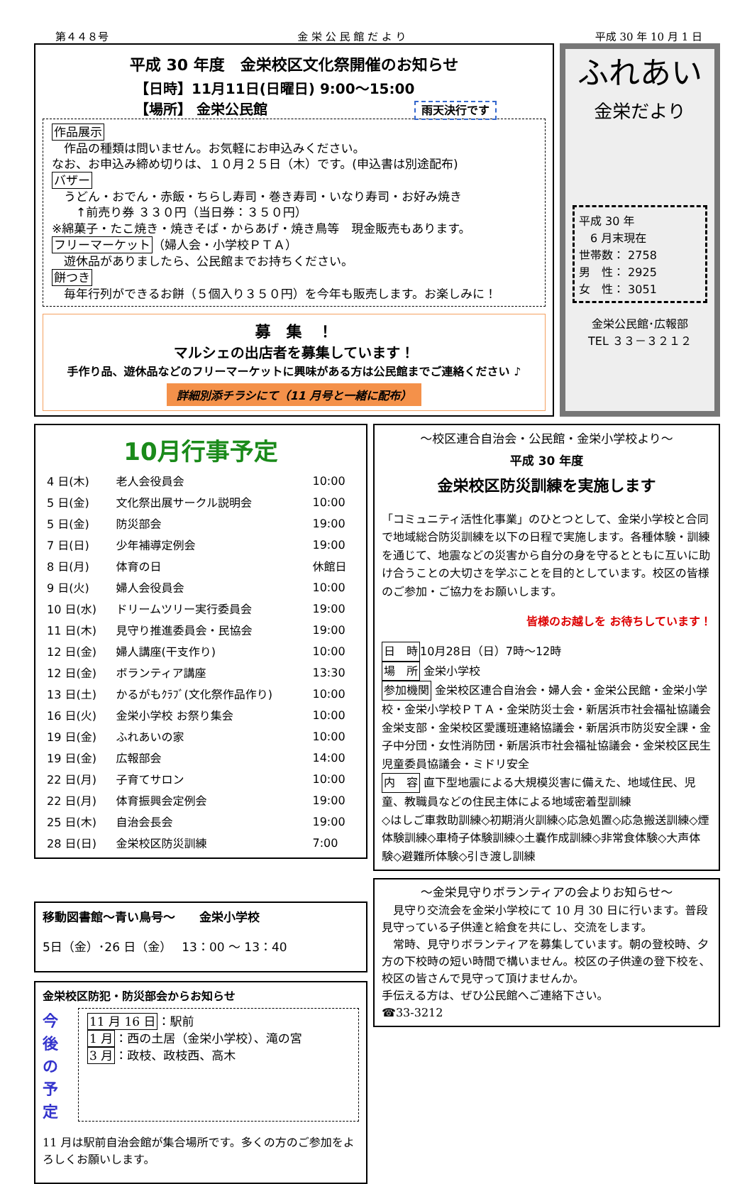第４４８号 金 栄 公 民 館 だ よ り 平成 30 年 10 月 1 日
平成 30 年度　金栄校区文化祭開催のお知らせ
【日時】11月11日(日曜日) 9:00～15:00
【場所】 金栄公民館 雨天決行です
作品展示
　作品の種類は問いません。お気軽にお申込みください。
なお、お申込み締め切りは、１０月２５日（木）です。(申込書は別途配布)
バザー
　うどん・おでん・赤飯・ちらし寿司・巻き寿司・いなり寿司・お好み焼き
　　↑前売り券 ３３０円（当日券：３５０円）
※綿菓子・たこ焼き・焼きそば・からあげ・焼き鳥等　現金販売もあります。
フリーマーケット（婦人会・小学校ＰＴＡ）
　遊休品がありましたら、公民館までお持ちください。
餅つき
　毎年行列ができるお餅（５個入り３５０円）を今年も販売します。お楽しみに！
募　集　！
マルシェの出店者を募集しています！
手作り品、遊休品などのフリーマーケットに興味がある方は公民館までご連絡ください ♪
詳細別添チラシにて（11 月号と一緒に配布）
ふれあい
金栄だより
平成 30 年
　6 月末現在
世帯数： 2758
男　性： 2925
女　性： 3051
金栄公民館･広報部
TEL ３３－３２１２
10月行事予定
| 4 日(木) | 老人会役員会 | 10:00 |
| 5 日(金) | 文化祭出展サークル説明会 | 10:00 |
| 5 日(金) | 防災部会 | 19:00 |
| 7 日(日) | 少年補導定例会 | 19:00 |
| 8 日(月) | 体育の日 | 休館日 |
| 9 日(火) | 婦人会役員会 | 10:00 |
| 10 日(水) | ドリームツリー実行委員会 | 19:00 |
| 11 日(木) | 見守り推進委員会・民協会 | 19:00 |
| 12 日(金) | 婦人講座(干支作り) | 10:00 |
| 12 日(金) | ボランティア講座 | 13:30 |
| 13 日(土) | かるがもｸﾗﾌﾞ(文化祭作品作り) | 10:00 |
| 16 日(火) | 金栄小学校 お祭り集会 | 10:00 |
| 19 日(金) | ふれあいの家 | 10:00 |
| 19 日(金) | 広報部会 | 14:00 |
| 22 日(月) | 子育てサロン | 10:00 |
| 22 日(月) | 体育振興会定例会 | 19:00 |
| 25 日(木) | 自治会長会 | 19:00 |
| 28 日(日) | 金栄校区防災訓練 | 7:00 |
移動図書館～青い鳥号～　　金栄小学校
5日（金）･26 日（金）　 13：00 ～ 13：40
金栄校区防犯・防災部会からお知らせ
今後の予定
11 月 16 日：駅前
1 月：西の土居（金栄小学校）、滝の宮
3 月：政枝、政枝西、高木
11 月は駅前自治会館が集合場所です。多くの方のご参加をよろしくお願いします。
～校区連合自治会・公民館・金栄小学校より～
平成 30 年度
金栄校区防災訓練を実施します
「コミュニティ活性化事業」のひとつとして、金栄小学校と合同で地域総合防災訓練を以下の日程で実施します。各種体験・訓練を通じて、地震などの災害から自分の身を守るとともに互いに助け合うことの大切さを学ぶことを目的としています。校区の皆様のご参加・ご協力をお願いします。
皆様のお越しを お待ちしています！
日　時10月28日（日）7時～12時
場　所 金栄小学校
参加機関 金栄校区連合自治会・婦人会・金栄公民館・金栄小学校・金栄小学校ＰＴＡ・金栄防災士会・新居浜市社会福祉協議会金栄支部・金栄校区愛護班連絡協議会・新居浜市防災安全課・金子中分団・女性消防団・新居浜市社会福祉協議会・金栄校区民生児童委員協議会・ミドリ安全
内　容 直下型地震による大規模災害に備えた、地域住民、児童、教職員などの住民主体による地域密着型訓練
◇はしご車救助訓練◇初期消火訓練◇応急処置◇応急搬送訓練◇煙体験訓練◇車椅子体験訓練◇土嚢作成訓練◇非常食体験◇大声体験◇避難所体験◇引き渡し訓練
～金栄見守りボランティアの会よりお知らせ～
　見守り交流会を金栄小学校にて 10 月 30 日に行います。普段見守っている子供達と給食を共にし、交流をします。
　常時、見守りボランティアを募集しています。朝の登校時、夕方の下校時の短い時間で構いません。校区の子供達の登下校を、校区の皆さんで見守って頂けませんか。
手伝える方は、ぜひ公民館へご連絡下さい。
☎33-3212